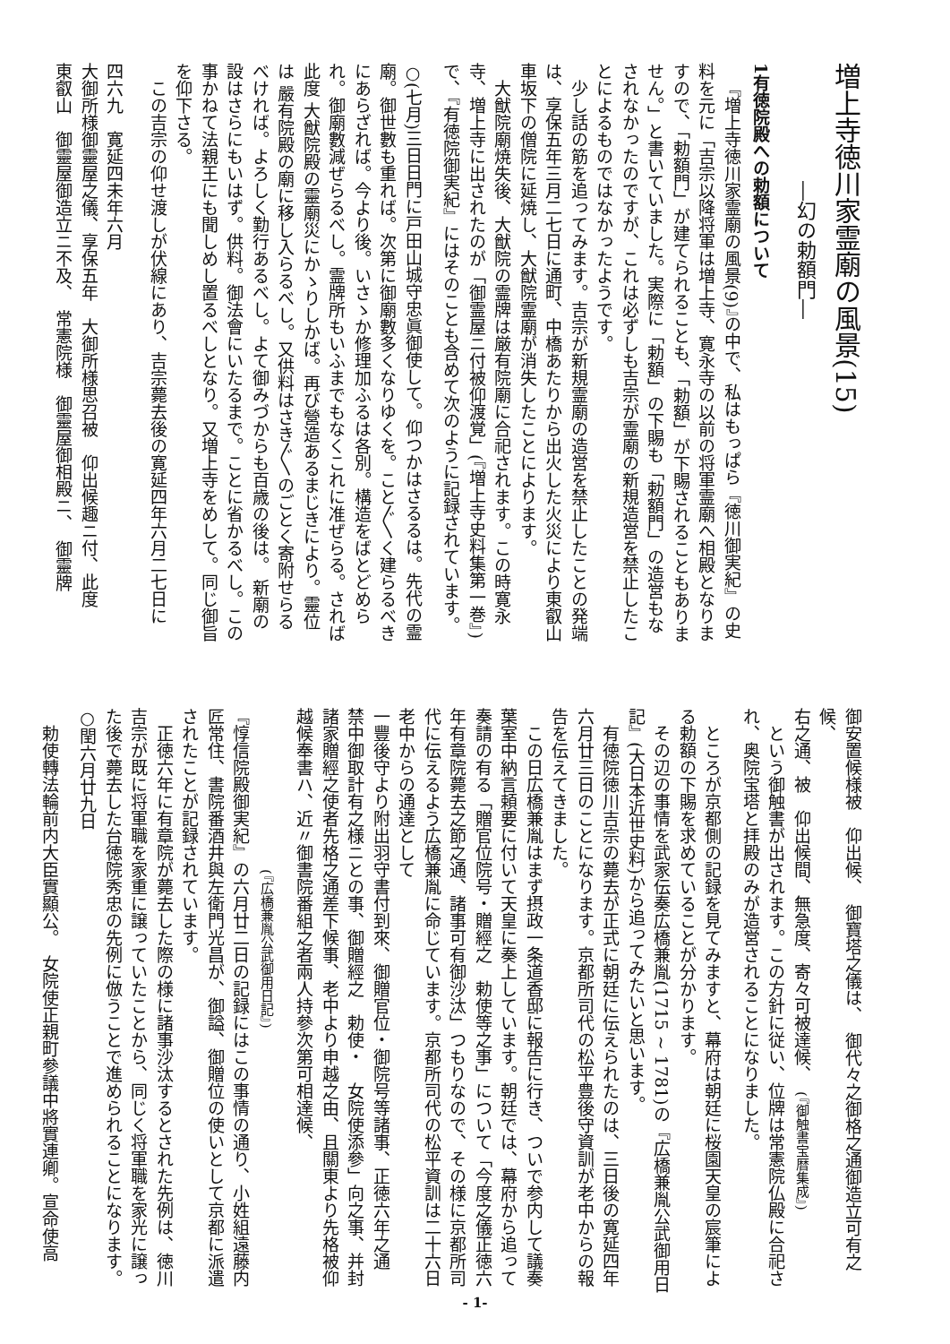増上寺徳川家霊廟の風景(15)
―幻の勅額門―
1有徳院殿への勅額について
『増上寺徳川家霊廟の風景(9)』の中で、私はもっぱら『徳川御実紀』の史料を元に「吉宗以降将軍は増上寺、寛永寺の以前の将軍霊廟へ相殿となりますので、「勅額門」が建てられることも、「勅額」が下賜されることもありません。」と書いていました。実際に「勅額」の下賜も「勅額門」の造営もなされなかったのですが、これは必ずしも吉宗が霊廟の新規造営を禁止したことによるものではなかったようです。
少し話の筋を追ってみます。吉宗が新規霊廟の造営を禁止したことの発端は、享保五年三月二七日に通町、中橋あたりから出火した火災により東叡山車坂下の僧院に延焼し、大猷院霊廟が消失したことによります。
大猷院廟焼失後、大猷院の霊牌は厳有院廟に合祀されます。この時寛永寺、増上寺に出されたのが「御霊屋ニ付被仰渡覚」(『増上寺史料集第一巻』)で、『有徳院御実紀』にはそのことも含めて次のように記録されています。
○(七月)三日日門に戸田山城守忠眞御使して。仰つかはさるるは。先代の霊廟。御世數も重れば。次第に御廟數多くなりゆくを。こと〲く建らるべきにあらざれば。今より後。いさゝか修理加ふるは各別。構造をばとどめられ。御廟數減ぜらるべし。霊牌所もいふまでもなくこれに准ぜらる。されば此度 大猷院殿の靈廟災にかゝりしかば。再び營造あるまじきにより。靈位は 嚴有院殿の廟に移し入らるべし。又供料はさき〲のごとく寄附せらるべければ。よろしく勤行あるべし。よて御みづからも百歳の後は。 新廟の設はさらにもいはず。供料。御法會にいたるまで。ことに省かるべし。この事かねて法親王にも聞しめし置るべしとなり。又増上寺をめして。同じ御旨を仰下さる。
この吉宗の仰せ渡しが伏線にあり、吉宗薨去後の寛延四年六月二七日に
四六九　寛延四未年六月
大御所様御靈屋之儀、享保五年　大御所様思召被　仰出候趣ニ付、此度
東叡山　御靈屋御造立ニ不及、　常憲院様　御靈屋御相殿ニ、　御靈牌
御安置候様被　仰出候、　御寶塔之儀は、　御代々之御格之通御造立可有之候、
右之通、被　仰出候間、無急度、寄々可被達候、　(『御触書宝暦集成』)
という御触書が出されます。この方針に従い、位牌は常憲院仏殿に合祀され、奥院宝塔と拝殿のみが造営されることになりました。
ところが京都側の記録を見てみますと、幕府は朝廷に桜園天皇の宸筆による勅額の下賜を求めていることが分かります。
その辺の事情を武家伝奏広橋兼胤(1715 ~ 1781)の『広橋兼胤公武御用日記』(大日本近世史料)から追ってみたいと思います。
有徳院徳川吉宗の薨去が正式に朝廷に伝えられたのは、三日後の寛延四年六月廿三日のことになります。京都所司代の松平豊後守資訓が老中からの報告を伝えてきました。
この日広橋兼胤はまず摂政一条道香邸に報告に行き、ついで参内して議奏葉室中納言頼要に付いて天皇に奏上しています。朝廷では、幕府から追って奏請の有る「贈官位院号・贈經之　勅使等之事」について「今度之儀正徳六年有章院薨去之節之通、諸事可有御沙汰」つもりなので、その様に京都所司代に伝えるよう広橋兼胤に命じています。京都所司代の松平資訓は二十六日老中からの通達として
一豐後守より附出羽守書付到來、御贈官位・御院号等諸事、正徳六年之通　禁中御取計有之様ニとの事、御贈經之　勅使・　女院使添參」向之事、并封諸家贈經之使者先格之通差下候事、老中より申越之由、且關東より先格被仰越候奉書ハ、近〃御書院番組之者兩人持參次第可相達候、
(『広橋兼胤公武御用日記』)
『惇信院殿御実紀』の六月廿二日の記録にはこの事情の通り、小姓組遠藤内匠常住、書院番酒井與左衛門光昌が、御謚、御贈位の使いとして京都に派遣されたことが記録されています。
正徳六年に有章院が薨去した際の様に諸事沙汰するとされた先例は、徳川吉宗が既に将軍職を家重に譲っていたことから、同じく将軍職を家光に譲った後で薨去した台徳院秀忠の先例に倣うことで進められることになります。
○閏六月廿九日
勅使轉法輪前内大臣實顯公。　女院使正親町參議中將實連卿。宣命使高
- 1-